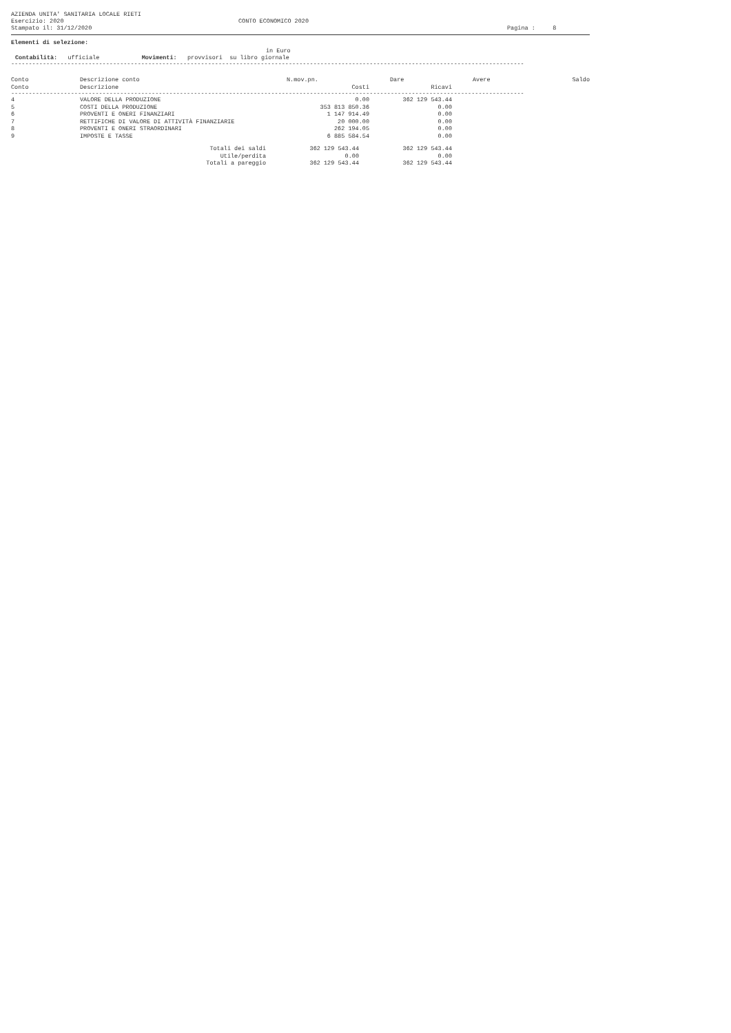AZIENDA UNITA' SANITARIA LOCALE RIETI
Esercizio: 2020
Stampato il: 31/12/2020
CONTO ECONOMICO 2020
Pagina : 8
Elementi di selezione:
in Euro
Contabilità: ufficiale Movimenti: provvisori su libro giornale
--------------------------------------------------------------------------------------------------------------------------------------------------
| Conto | Descrizione conto | N.mov.pn. | Dare | Avere | Saldo |
| --- | --- | --- | --- | --- | --- |
| Conto | Descrizione | Costi | Ricavi |
| --- | --- | --- | --- |
--------------------------------------------------------------------------------------------------------------------------------------------------
| 4 | VALORE DELLA PRODUZIONE | 0.00 | 362 129 543.44 |
| 5 | COSTI DELLA PRODUZIONE | 353 813 850.36 | 0.00 |
| 6 | PROVENTI E ONERI FINANZIARI | 1 147 914.49 | 0.00 |
| 7 | RETTIFICHE DI VALORE DI ATTIVITÀ FINANZIARIE | 20 000.00 | 0.00 |
| 8 | PROVENTI E ONERI STRAORDINARI | 262 194.05 | 0.00 |
| 9 | IMPOSTE E TASSE | 6 885 584.54 | 0.00 |
| Totali dei saldi | 362 129 543.44 | 362 129 543.44 |
| Utile/perdita | 0.00 | 0.00 |
| Totali a pareggio | 362 129 543.44 | 362 129 543.44 |